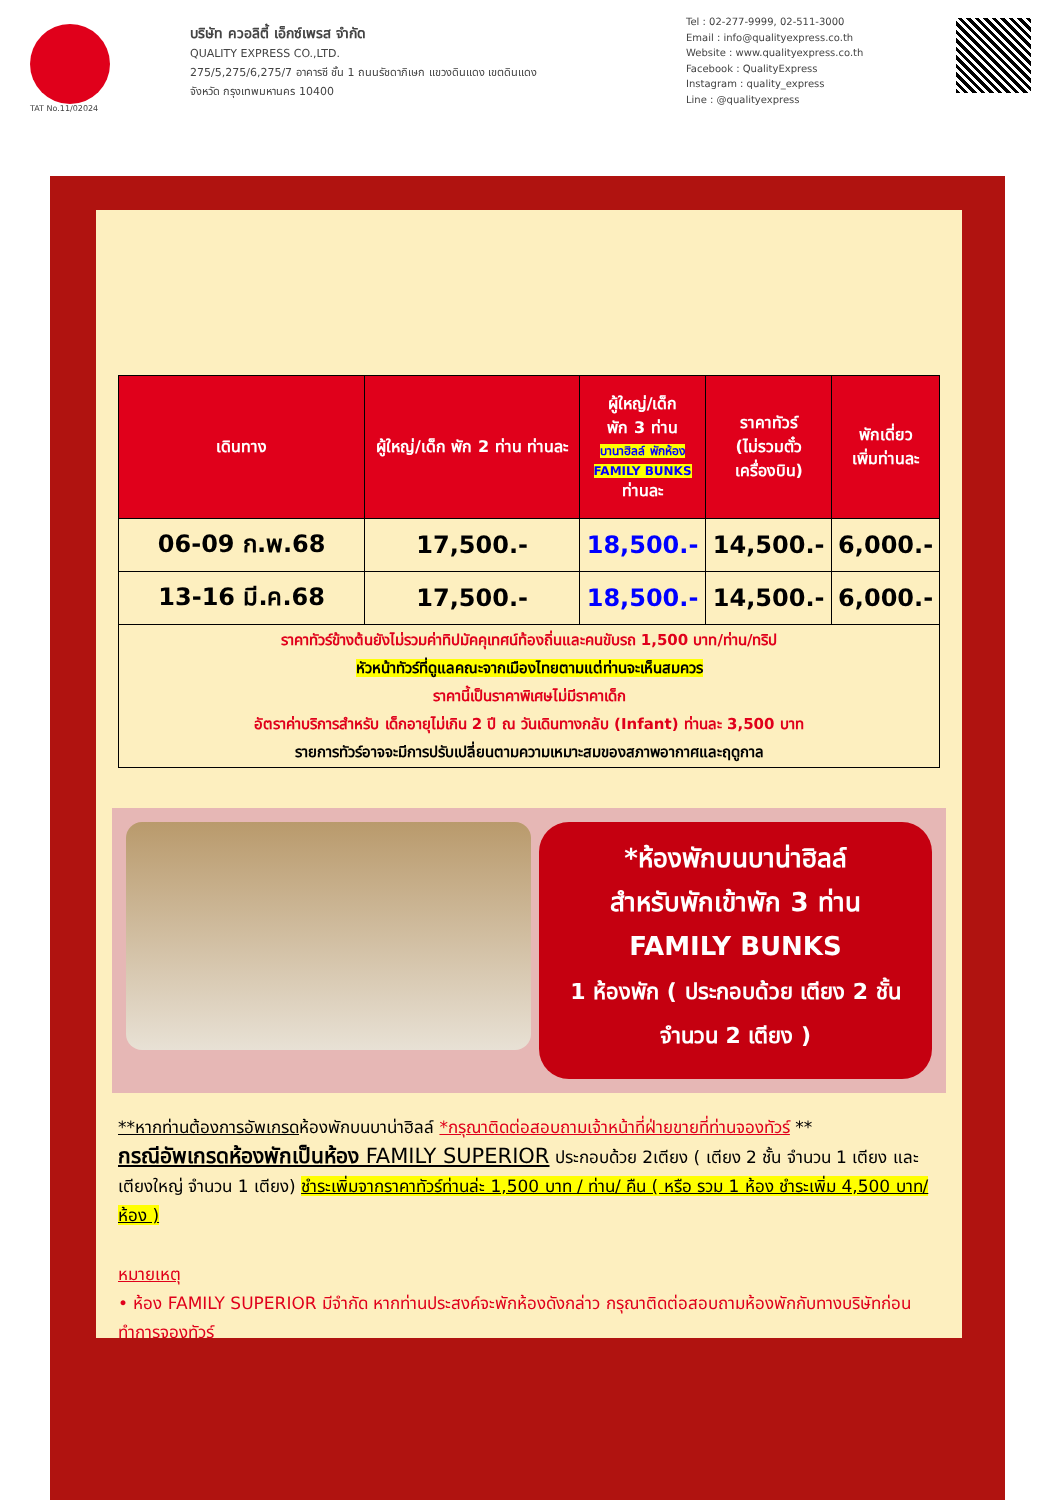TAT No.11/02024
บริษัท ควอลิตี้ เอ็กซ์เพรส จำกัด
QUALITY EXPRESS CO.,LTD.
275/5,275/6,275/7 อาคารซี ชั้น 1 ถนนรัชดาภิเษก แขวงดินแดง เขตดินแดง
จังหวัด กรุงเทพมหานคร 10400
Tel : 02-277-9999, 02-511-3000
Email : info@qualityexpress.co.th
Website : www.qualityexpress.co.th
Facebook : QualityExpress
Instagram : quality_express
Line : @qualityexpress
| เดินทาง | ผู้ใหญ่/เด็ก พัก 2 ท่าน ท่านละ | ผู้ใหญ่/เด็ก พัก 3 ท่าน บานาฮิลล์ พักห้อง FAMILY BUNKS ท่านละ | ราคาทัวร์ (ไม่รวมตั๋ว เครื่องบิน) | พักเดี่ยว เพิ่มท่านละ |
| --- | --- | --- | --- | --- |
| 06-09 ก.พ.68 | 17,500.- | 18,500.- | 14,500.- | 6,000.- |
| 13-16 มี.ค.68 | 17,500.- | 18,500.- | 14,500.- | 6,000.- |
| ราคาทัวร์ข้างต้นยังไม่รวมค่าทิปมัคคุเทศน์ท้องถิ่นและคนขับรถ 1,500 บาท/ท่าน/ทริป หัวหน้าทัวร์ที่ดูแลคณะจากเมืองไทยตามแต่ท่านจะเห็นสมควร ราคานี้เป็นราคาพิเศษไม่มีราคาเด็ก อัตราค่าบริการสำหรับ เด็กอายุไม่เกิน 2 ปี ณ วันเดินทางกลับ (Infant) ท่านละ 3,500 บาท รายการทัวร์อาจจะมีการปรับเปลี่ยนตามความเหมาะสมของสภาพอากาศและฤดูกาล | | | | |
*ห้องพักบนบาน่าฮิลล์
สำหรับพักเข้าพัก 3 ท่าน
FAMILY BUNKS
1 ห้องพัก ( ประกอบด้วย เตียง 2 ชั้น จำนวน 2 เตียง )
**หากท่านต้องการอัพเกรดห้องพักบนบาน่าฮิลล์ *กรุณาติดต่อสอบถามเจ้าหน้าที่ฝ่ายขายที่ท่านจองทัวร์ **
กรณีอัพเกรดห้องพักเป็นห้อง FAMILY SUPERIOR ประกอบด้วย 2เตียง ( เตียง 2 ชั้น จำนวน 1 เตียง และ เตียงใหญ่ จำนวน 1 เตียง) ชำระเพิ่มจากราคาทัวร์ท่านล่ะ 1,500 บาท / ท่าน/ คืน ( หรือ รวม 1 ห้อง ชำระเพิ่ม 4,500 บาท/ห้อง )
หมายเหตุ
• ห้อง FAMILY SUPERIOR มีจำกัด หากท่านประสงค์จะพักห้องดังกล่าว กรุณาติดต่อสอบถามห้องพักกับทางบริษัทก่อนทำการจองทัวร์